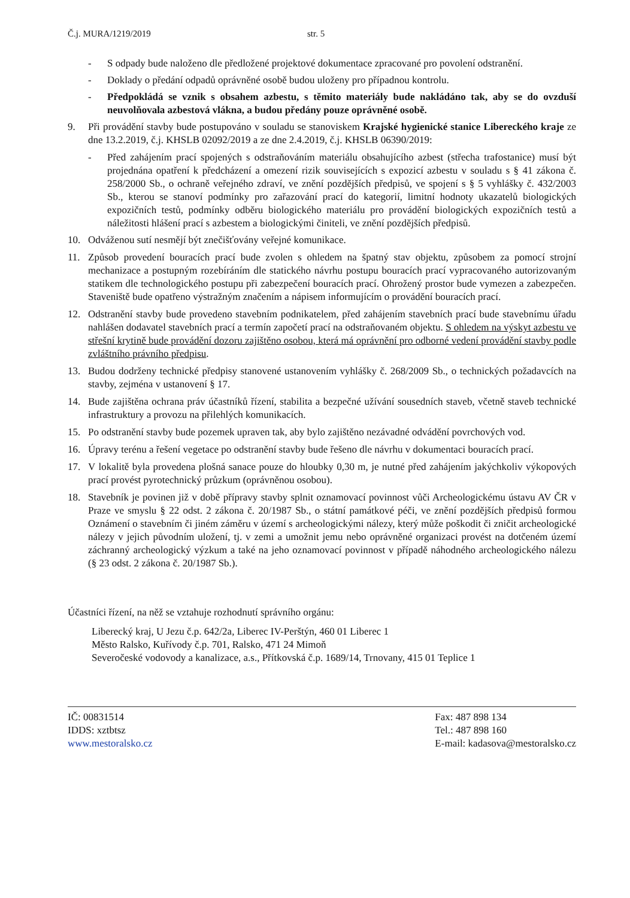Č.j. MURA/1219/2019 str. 5
- S odpady bude naloženo dle předložené projektové dokumentace zpracované pro povolení odstranění.
- Doklady o předání odpadů oprávněné osobě budou uloženy pro případnou kontrolu.
- Předpokládá se vznik s obsahem azbestu, s těmito materiály bude nakládáno tak, aby se do ovzduší neuvolňovala azbestová vlákna, a budou předány pouze oprávněné osobě.
9. Při provádění stavby bude postupováno v souladu se stanoviskem Krajské hygienické stanice Libereckého kraje ze dne 13.2.2019, č.j. KHSLB 02092/2019 a ze dne 2.4.2019, č.j. KHSLB 06390/2019:
- Před zahájením prací spojených s odstraňováním materiálu obsahujícího azbest (střecha trafostanice) musí být projednána opatření k předcházení a omezení rizik souvisejících s expozicí azbestu v souladu s § 41 zákona č. 258/2000 Sb., o ochraně veřejného zdraví, ve znění pozdějších předpisů, ve spojení s § 5 vyhlášky č. 432/2003 Sb., kterou se stanoví podmínky pro zařazování prací do kategorií, limitní hodnoty ukazatelů biologických expozičních testů, podmínky odběru biologického materiálu pro provádění biologických expozičních testů a náležitosti hlášení prací s azbestem a biologickými činiteli, ve znění pozdějších předpisů.
10. Odváženou sutí nesmějí být znečišťovány veřejné komunikace.
11. Způsob provedení bouracích prací bude zvolen s ohledem na špatný stav objektu, způsobem za pomocí strojní mechanizace a postupným rozebíráním dle statického návrhu postupu bouracích prací vypracovaného autorizovaným statikem dle technologického postupu při zabezpečení bouracích prací. Ohrožený prostor bude vymezen a zabezpečen. Staveniště bude opatřeno výstražným značením a nápisem informujícím o provádění bouracích prací.
12. Odstranění stavby bude provedeno stavebním podnikatelem, před zahájením stavebních prací bude stavebnímu úřadu nahlášen dodavatel stavebních prací a termín započetí prací na odstraňovaném objektu. S ohledem na výskyt azbestu ve střešní krytině bude provádění dozoru zajištěno osobou, která má oprávnění pro odborné vedení provádění stavby podle zvláštního právního předpisu.
13. Budou dodrženy technické předpisy stanovené ustanovením vyhlášky č. 268/2009 Sb., o technických požadavcích na stavby, zejména v ustanovení § 17.
14. Bude zajištěna ochrana práv účastníků řízení, stabilita a bezpečné užívání sousedních staveb, včetně staveb technické infrastruktury a provozu na přilehlých komunikacích.
15. Po odstranění stavby bude pozemek upraven tak, aby bylo zajištěno nezávadné odvádění povrchových vod.
16. Úpravy terénu a řešení vegetace po odstranění stavby bude řešeno dle návrhu v dokumentaci bouracích prací.
17. V lokalitě byla provedena plošná sanace pouze do hloubky 0,30 m, je nutné před zahájením jakýchkoliv výkopových prací provést pyrotechnický průzkum (oprávněnou osobou).
18. Stavebník je povinen již v době přípravy stavby splnit oznamovací povinnost vůči Archeologickému ústavu AV ČR v Praze ve smyslu § 22 odst. 2 zákona č. 20/1987 Sb., o státní památkové péči, ve znění pozdějších předpisů formou Oznámení o stavebním či jiném záměru v území s archeologickými nálezy, který může poškodit či zničit archeologické nálezy v jejich původním uložení, tj. v zemi a umožnit jemu nebo oprávněné organizaci provést na dotčeném území záchranný archeologický výzkum a také na jeho oznamovací povinnost v případě náhodného archeologického nálezu (§ 23 odst. 2 zákona č. 20/1987 Sb.).
Účastníci řízení, na něž se vztahuje rozhodnutí správního orgánu:
Liberecký kraj, U Jezu č.p. 642/2a, Liberec IV-Perštýn, 460 01 Liberec 1
Město Ralsko, Kuřívody č.p. 701, Ralsko, 471 24 Mimoň
Severočeské vodovody a kanalizace, a.s., Přítkovská č.p. 1689/14, Trnovany, 415 01 Teplice 1
IČ: 00831514
IDDS: xztbtsz
www.mestoralsko.cz
Fax: 487 898 134
Tel.: 487 898 160
E-mail: kadasova@mestoralsko.cz